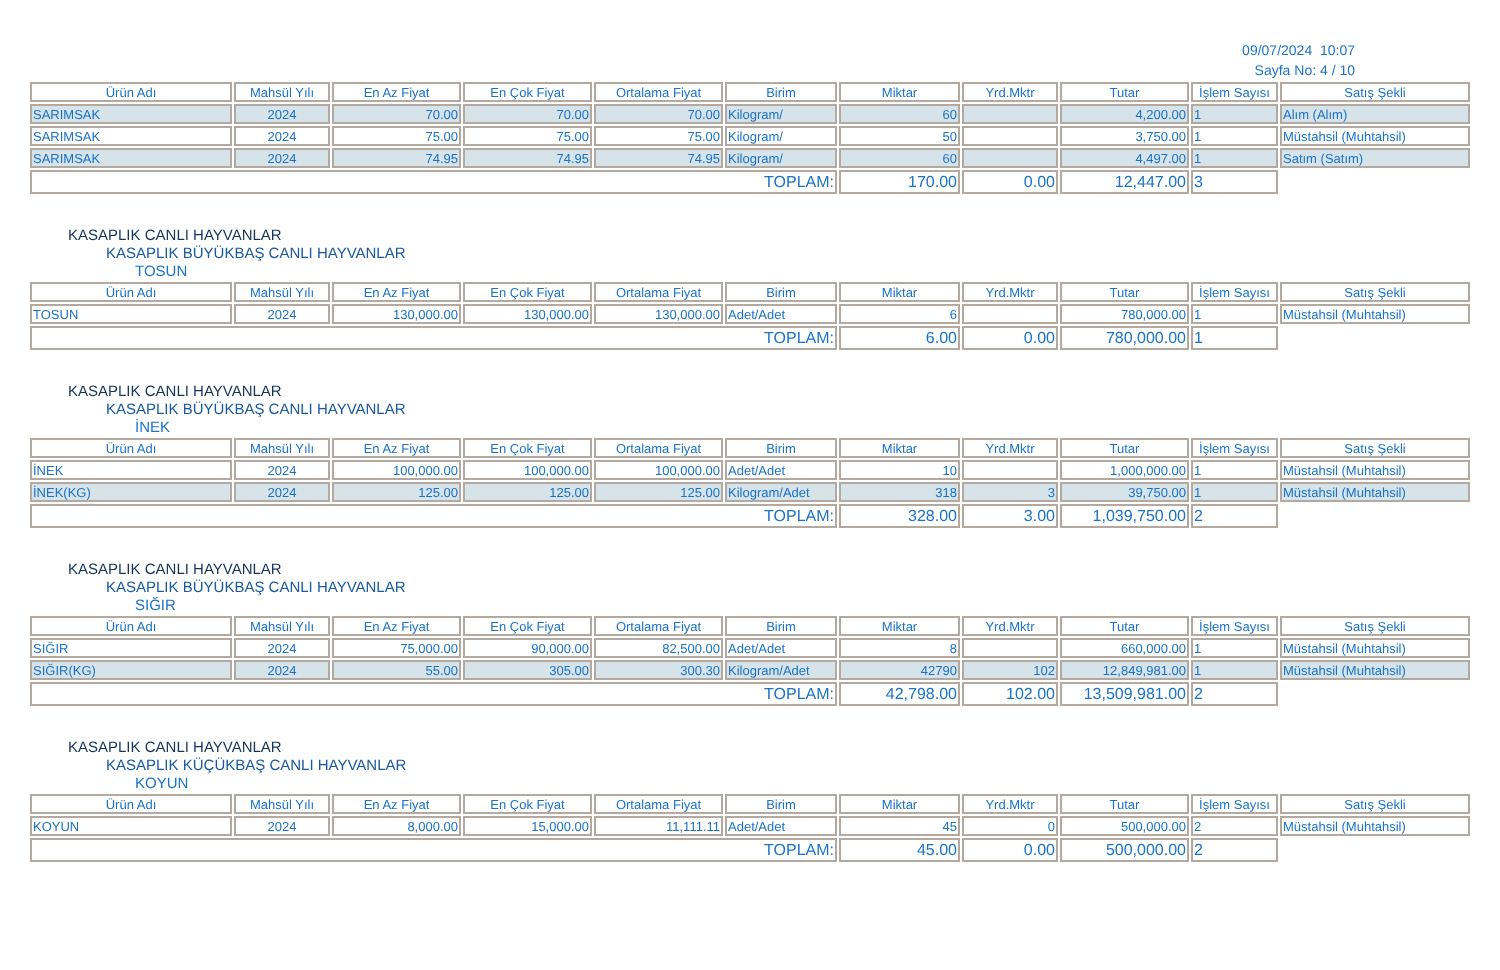09/07/2024 10:07
Sayfa No: 4 / 10
| Ürün Adı | Mahsül Yılı | En Az Fiyat | En Çok Fiyat | Ortalama Fiyat | Birim | Miktar | Yrd.Mktr | Tutar | İşlem Sayısı | Satış Şekli |
| --- | --- | --- | --- | --- | --- | --- | --- | --- | --- | --- |
| SARIMSAK | 2024 | 70.00 | 70.00 | 70.00 | Kilogram/ | 60 | | 4,200.00 | 1 | Alım (Alım) |
| SARIMSAK | 2024 | 75.00 | 75.00 | 75.00 | Kilogram/ | 50 | | 3,750.00 | 1 | Müstahsil (Muhtahsil) |
| SARIMSAK | 2024 | 74.95 | 74.95 | 74.95 | Kilogram/ | 60 | | 4,497.00 | 1 | Satım (Satım) |
| TOPLAM: | | | | | | 170.00 | 0.00 | 12,447.00 | 3 | |
KASAPLIK CANLI HAYVANLAR
KASAPLIK BÜYÜKBAŞ CANLI HAYVANLAR
TOSUN
| Ürün Adı | Mahsül Yılı | En Az Fiyat | En Çok Fiyat | Ortalama Fiyat | Birim | Miktar | Yrd.Mktr | Tutar | İşlem Sayısı | Satış Şekli |
| --- | --- | --- | --- | --- | --- | --- | --- | --- | --- | --- |
| TOSUN | 2024 | 130,000.00 | 130,000.00 | 130,000.00 | Adet/Adet | 6 | | 780,000.00 | 1 | Müstahsil (Muhtahsil) |
| TOPLAM: | | | | | | 6.00 | 0.00 | 780,000.00 | 1 | |
KASAPLIK CANLI HAYVANLAR
KASAPLIK BÜYÜKBAŞ CANLI HAYVANLAR
İNEK
| Ürün Adı | Mahsül Yılı | En Az Fiyat | En Çok Fiyat | Ortalama Fiyat | Birim | Miktar | Yrd.Mktr | Tutar | İşlem Sayısı | Satış Şekli |
| --- | --- | --- | --- | --- | --- | --- | --- | --- | --- | --- |
| İNEK | 2024 | 100,000.00 | 100,000.00 | 100,000.00 | Adet/Adet | 10 | | 1,000,000.00 | 1 | Müstahsil (Muhtahsil) |
| İNEK(KG) | 2024 | 125.00 | 125.00 | 125.00 | Kilogram/Adet | 318 | 3 | 39,750.00 | 1 | Müstahsil (Muhtahsil) |
| TOPLAM: | | | | | | 328.00 | 3.00 | 1,039,750.00 | 2 | |
KASAPLIK CANLI HAYVANLAR
KASAPLIK BÜYÜKBAŞ CANLI HAYVANLAR
SIĞIR
| Ürün Adı | Mahsül Yılı | En Az Fiyat | En Çok Fiyat | Ortalama Fiyat | Birim | Miktar | Yrd.Mktr | Tutar | İşlem Sayısı | Satış Şekli |
| --- | --- | --- | --- | --- | --- | --- | --- | --- | --- | --- |
| SIĞIR | 2024 | 75,000.00 | 90,000.00 | 82,500.00 | Adet/Adet | 8 | | 660,000.00 | 1 | Müstahsil (Muhtahsil) |
| SIĞIR(KG) | 2024 | 55.00 | 305.00 | 300.30 | Kilogram/Adet | 42790 | 102 | 12,849,981.00 | 1 | Müstahsil (Muhtahsil) |
| TOPLAM: | | | | | | 42,798.00 | 102.00 | 13,509,981.00 | 2 | |
KASAPLIK CANLI HAYVANLAR
KASAPLIK KÜÇÜKBAŞ CANLI HAYVANLAR
KOYUN
| Ürün Adı | Mahsül Yılı | En Az Fiyat | En Çok Fiyat | Ortalama Fiyat | Birim | Miktar | Yrd.Mktr | Tutar | İşlem Sayısı | Satış Şekli |
| --- | --- | --- | --- | --- | --- | --- | --- | --- | --- | --- |
| KOYUN | 2024 | 8,000.00 | 15,000.00 | 11,111.11 | Adet/Adet | 45 | 0 | 500,000.00 | 2 | Müstahsil (Muhtahsil) |
| TOPLAM: | | | | | | 45.00 | 0.00 | 500,000.00 | 2 | |